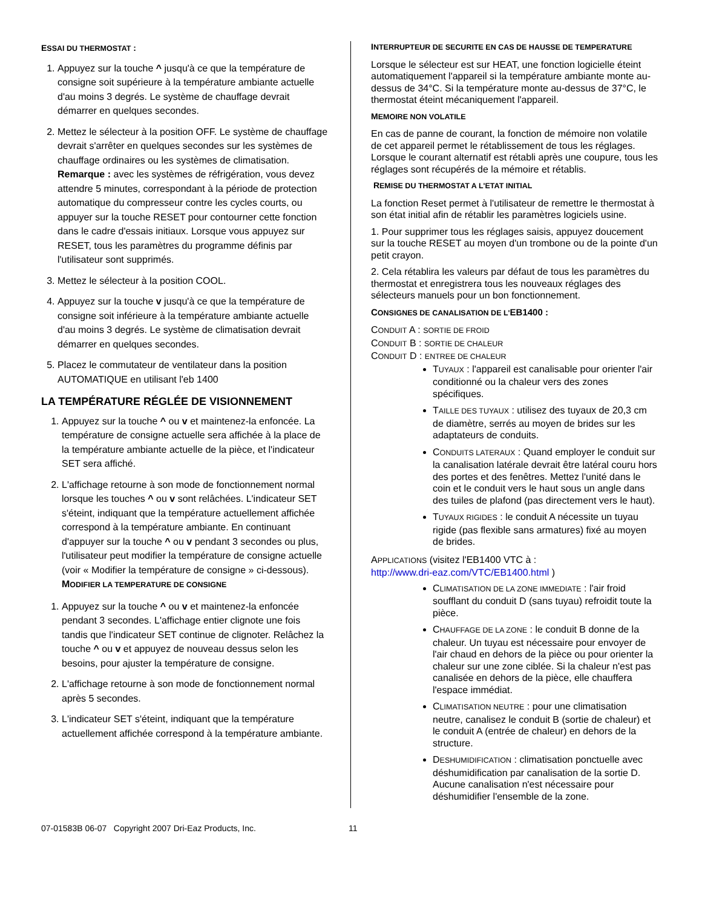ESSAI DU THERMOSTAT :
1. Appuyez sur la touche ^ jusqu'à ce que la température de consigne soit supérieure à la température ambiante actuelle d'au moins 3 degrés. Le système de chauffage devrait démarrer en quelques secondes.
2. Mettez le sélecteur à la position OFF. Le système de chauffage devrait s'arrêter en quelques secondes sur les systèmes de chauffage ordinaires ou les systèmes de climatisation. Remarque : avec les systèmes de réfrigération, vous devez attendre 5 minutes, correspondant à la période de protection automatique du compresseur contre les cycles courts, ou appuyer sur la touche RESET pour contourner cette fonction dans le cadre d'essais initiaux. Lorsque vous appuyez sur RESET, tous les paramètres du programme définis par l'utilisateur sont supprimés.
3. Mettez le sélecteur à la position COOL.
4. Appuyez sur la touche v jusqu'à ce que la température de consigne soit inférieure à la température ambiante actuelle d'au moins 3 degrés. Le système de climatisation devrait démarrer en quelques secondes.
5. Placez le commutateur de ventilateur dans la position AUTOMATIQUE en utilisant l'eb 1400
LA TEMPÉRATURE RÉGLÉE DE VISIONNEMENT
1. Appuyez sur la touche ^ ou v et maintenez-la enfoncée. La température de consigne actuelle sera affichée à la place de la température ambiante actuelle de la pièce, et l'indicateur SET sera affiché.
2. L'affichage retourne à son mode de fonctionnement normal lorsque les touches ^ ou v sont relâchées. L'indicateur SET s'éteint, indiquant que la température actuellement affichée correspond à la température ambiante. En continuant d'appuyer sur la touche ^ ou v pendant 3 secondes ou plus, l'utilisateur peut modifier la température de consigne actuelle (voir « Modifier la température de consigne » ci-dessous).
MODIFIER LA TEMPERATURE DE CONSIGNE
1. Appuyez sur la touche ^ ou v et maintenez-la enfoncée pendant 3 secondes. L'affichage entier clignote une fois tandis que l'indicateur SET continue de clignoter. Relâchez la touche ^ ou v et appuyez de nouveau dessus selon les besoins, pour ajuster la température de consigne.
2. L'affichage retourne à son mode de fonctionnement normal après 5 secondes.
3. L'indicateur SET s'éteint, indiquant que la température actuellement affichée correspond à la température ambiante.
INTERRUPTEUR DE SECURITE EN CAS DE HAUSSE DE TEMPERATURE
Lorsque le sélecteur est sur HEAT, une fonction logicielle éteint automatiquement l'appareil si la température ambiante monte au-dessus de 34°C. Si la température monte au-dessus de 37°C, le thermostat éteint mécaniquement l'appareil.
MEMOIRE NON VOLATILE
En cas de panne de courant, la fonction de mémoire non volatile de cet appareil permet le rétablissement de tous les réglages. Lorsque le courant alternatif est rétabli après une coupure, tous les réglages sont récupérés de la mémoire et rétablis.
REMISE DU THERMOSTAT A L'ETAT INITIAL
La fonction Reset permet à l'utilisateur de remettre le thermostat à son état initial afin de rétablir les paramètres logiciels usine.
1. Pour supprimer tous les réglages saisis, appuyez doucement sur la touche RESET au moyen d'un trombone ou de la pointe d'un petit crayon.
2. Cela rétablira les valeurs par défaut de tous les paramètres du thermostat et enregistrera tous les nouveaux réglages des sélecteurs manuels pour un bon fonctionnement.
CONSIGNES DE CANALISATION DE L'EB1400 :
CONDUIT A : SORTIE DE FROID
CONDUIT B : SORTIE DE CHALEUR
CONDUIT D : ENTREE DE CHALEUR
TUYAUX : l'appareil est canalisable pour orienter l'air conditionné ou la chaleur vers des zones spécifiques.
TAILLE DES TUYAUX : utilisez des tuyaux de 20,3 cm de diamètre, serrés au moyen de brides sur les adaptateurs de conduits.
CONDUITS LATERAUX : Quand employer le conduit sur la canalisation latérale devrait être latéral couru hors des portes et des fenêtres. Mettez l'unité dans le coin et le conduit vers le haut sous un angle dans des tuiles de plafond (pas directement vers le haut).
TUYAUX RIGIDES : le conduit A nécessite un tuyau rigide (pas flexible sans armatures) fixé au moyen de brides.
APPLICATIONS (visitez l'EB1400 VTC à :
http://www.dri-eaz.com/VTC/EB1400.html )
CLIMATISATION DE LA ZONE IMMEDIATE : l'air froid soufflant du conduit D (sans tuyau) refroidit toute la pièce.
CHAUFFAGE DE LA ZONE : le conduit B donne de la chaleur. Un tuyau est nécessaire pour envoyer de l'air chaud en dehors de la pièce ou pour orienter la chaleur sur une zone ciblée. Si la chaleur n'est pas canalisée en dehors de la pièce, elle chauffera l'espace immédiat.
CLIMATISATION NEUTRE : pour une climatisation neutre, canalisez le conduit B (sortie de chaleur) et le conduit A (entrée de chaleur) en dehors de la structure.
DESHUMIDIFICATION : climatisation ponctuelle avec déshumidification par canalisation de la sortie D. Aucune canalisation n'est nécessaire pour déshumidifier l'ensemble de la zone.
07-01583B 06-07 Copyright 2007 Dri-Eaz Products, Inc. 11